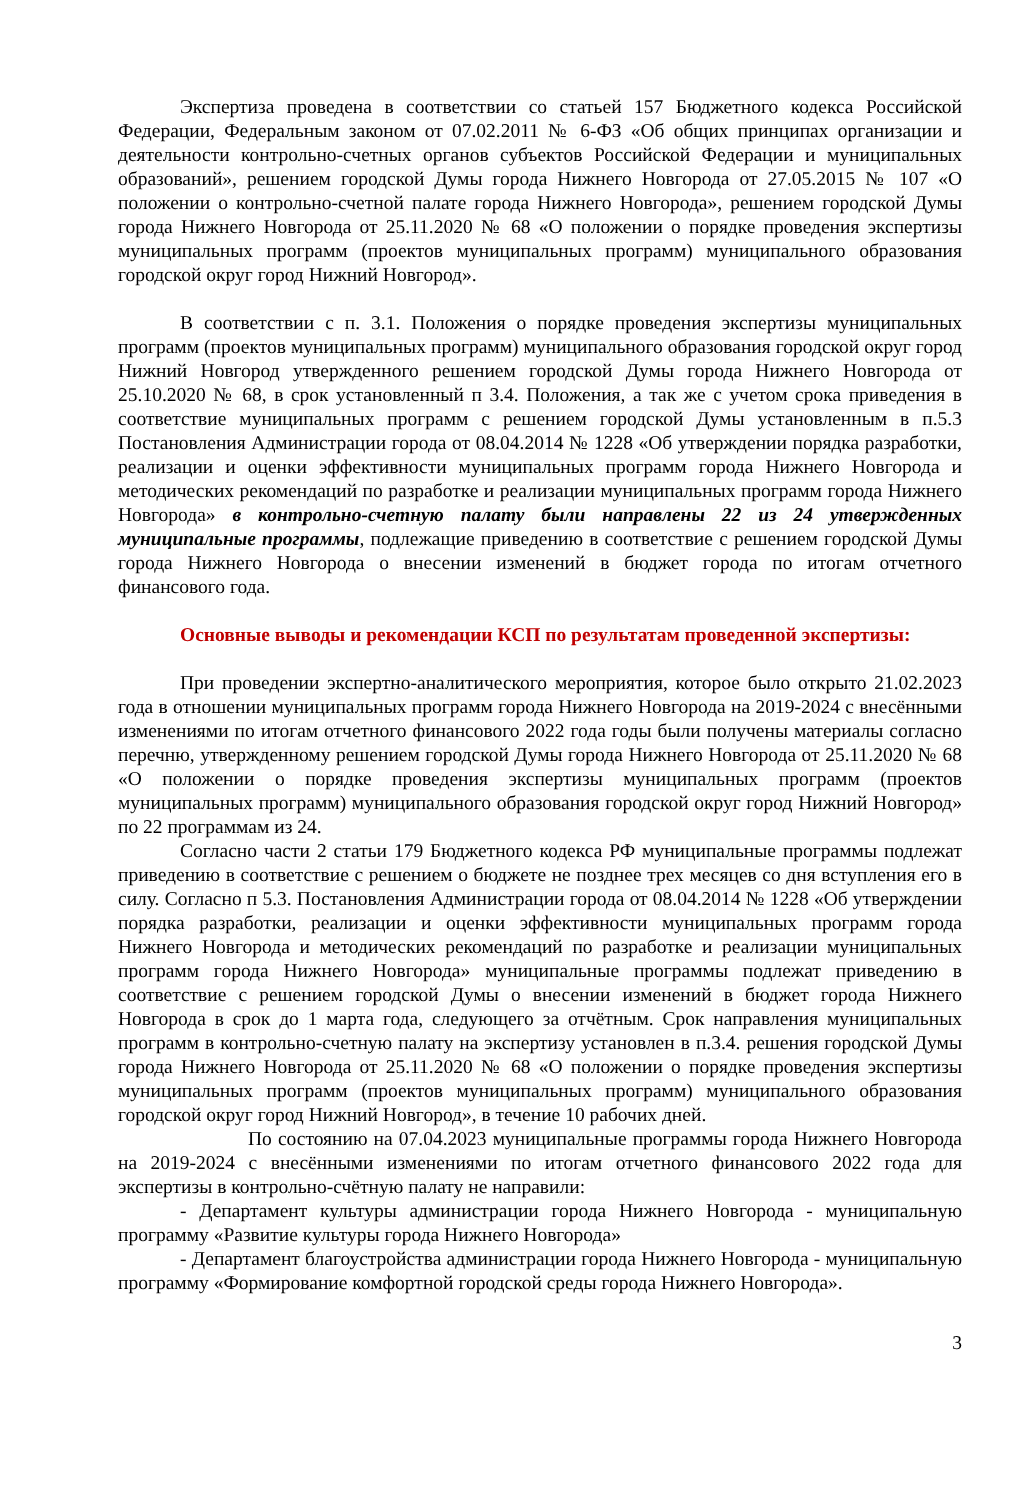Экспертиза проведена в соответствии со статьей 157 Бюджетного кодекса Российской Федерации, Федеральным законом от 07.02.2011 № 6-ФЗ «Об общих принципах организации и деятельности контрольно-счетных органов субъектов Российской Федерации и муниципальных образований», решением городской Думы города Нижнего Новгорода от 27.05.2015 № 107 «О положении о контрольно-счетной палате города Нижнего Новгорода», решением городской Думы города Нижнего Новгорода от 25.11.2020 № 68 «О положении о порядке проведения экспертизы муниципальных программ (проектов муниципальных программ) муниципального образования городской округ город Нижний Новгород».
В соответствии с п. 3.1. Положения о порядке проведения экспертизы муниципальных программ (проектов муниципальных программ) муниципального образования городской округ город Нижний Новгород утвержденного решением городской Думы города Нижнего Новгорода от 25.10.2020 № 68, в срок установленный п 3.4. Положения, а так же с учетом срока приведения в соответствие муниципальных программ с решением городской Думы установленным в п.5.3 Постановления Администрации города от 08.04.2014 № 1228 «Об утверждении порядка разработки, реализации и оценки эффективности муниципальных программ города Нижнего Новгорода и методических рекомендаций по разработке и реализации муниципальных программ города Нижнего Новгорода» в контрольно-счетную палату были направлены 22 из 24 утвержденных муниципальные программы, подлежащие приведению в соответствие с решением городской Думы города Нижнего Новгорода о внесении изменений в бюджет города по итогам отчетного финансового года.
Основные выводы и рекомендации КСП по результатам проведенной экспертизы:
При проведении экспертно-аналитического мероприятия, которое было открыто 21.02.2023 года в отношении муниципальных программ города Нижнего Новгорода на 2019-2024 с внесёнными изменениями по итогам отчетного финансового 2022 года годы были получены материалы согласно перечню, утвержденному решением городской Думы города Нижнего Новгорода от 25.11.2020 № 68 «О положении о порядке проведения экспертизы муниципальных программ (проектов муниципальных программ) муниципального образования городской округ город Нижний Новгород» по 22 программам из 24.
Согласно части 2 статьи 179 Бюджетного кодекса РФ муниципальные программы подлежат приведению в соответствие с решением о бюджете не позднее трех месяцев со дня вступления его в силу. Согласно п 5.3. Постановления Администрации города от 08.04.2014 № 1228 «Об утверждении порядка разработки, реализации и оценки эффективности муниципальных программ города Нижнего Новгорода и методических рекомендаций по разработке и реализации муниципальных программ города Нижнего Новгорода» муниципальные программы подлежат приведению в соответствие с решением городской Думы о внесении изменений в бюджет города Нижнего Новгорода в срок до 1 марта года, следующего за отчётным. Срок направления муниципальных программ в контрольно-счетную палату на экспертизу установлен в п.3.4. решения городской Думы города Нижнего Новгорода от 25.11.2020 № 68 «О положении о порядке проведения экспертизы муниципальных программ (проектов муниципальных программ) муниципального образования городской округ город Нижний Новгород», в течение 10 рабочих дней.
По состоянию на 07.04.2023 муниципальные программы города Нижнего Новгорода на 2019-2024 с внесёнными изменениями по итогам отчетного финансового 2022 года для экспертизы в контрольно-счётную палату не направили:
- Департамент культуры администрации города Нижнего Новгорода - муниципальную программу «Развитие культуры города Нижнего Новгорода»
- Департамент благоустройства администрации города Нижнего Новгорода - муниципальную программу «Формирование комфортной городской среды города Нижнего Новгорода».
3